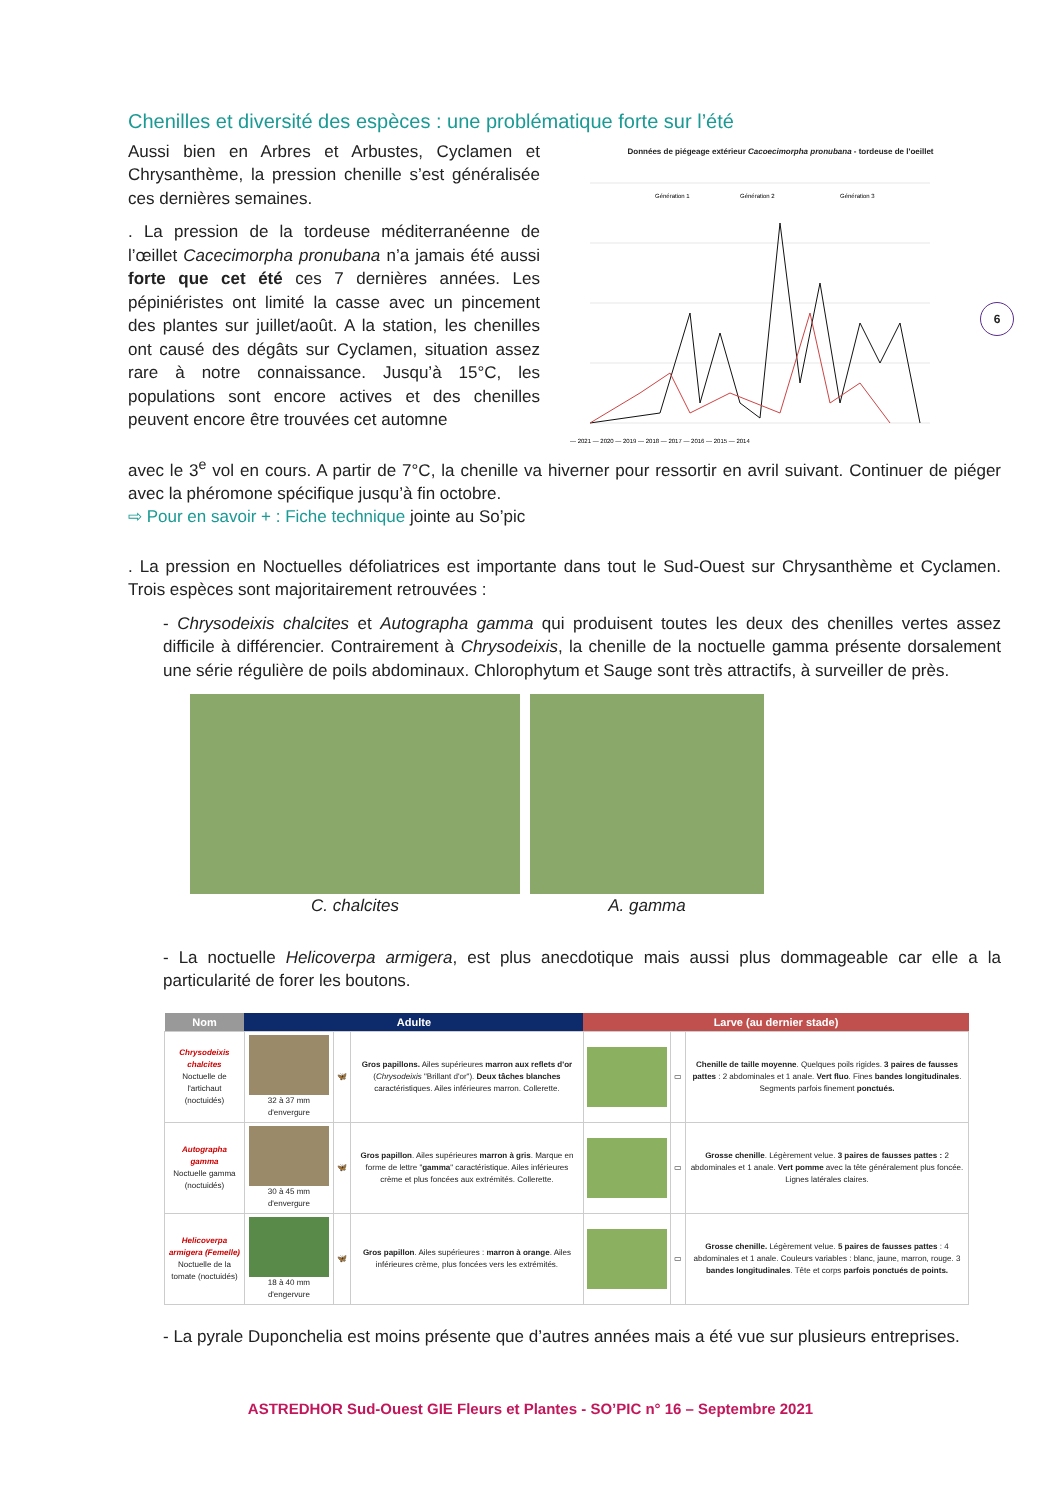Chenilles et diversité des espèces : une problématique forte sur l’été
Aussi bien en Arbres et Arbustes, Cyclamen et Chrysanthème, la pression chenille s’est généralisée ces dernières semaines.
. La pression de la tordeuse méditerranéenne de l’œillet Cacecimorpha pronubana n’a jamais été aussi forte que cet été ces 7 dernières années. Les pépiniéristes ont limité la casse avec un pincement des plantes sur juillet/août. A la station, les chenilles ont causé des dégâts sur Cyclamen, situation assez rare à notre connaissance. Jusqu’à 15°C, les populations sont encore actives et des chenilles peuvent encore être trouvées cet automne
Données de piégeage extérieur Cacoecimorpha pronubana - tordeuse de l'oeillet
Génération 1
Génération 2
Génération 3
— 2021 — 2020 — 2019 — 2018 — 2017 — 2016 — 2015 — 2014
avec le 3<sup>e</sup> vol en cours. A partir de 7°C, la chenille va hiverner pour ressortir en avril suivant. Continuer de piéger avec la phéromone spécifique jusqu’à fin octobre.
⇨ Pour en savoir + : Fiche technique jointe au So’pic
. La pression en Noctuelles défoliatrices est importante dans tout le Sud-Ouest sur Chrysanthème et Cyclamen. Trois espèces sont majoritairement retrouvées :
- Chrysodeixis chalcites et Autographa gamma qui produisent toutes les deux des chenilles vertes assez difficile à différencier. Contrairement à Chrysodeixis, la chenille de la noctuelle gamma présente dorsalement une série régulière de poils abdominaux. Chlorophytum et Sauge sont très attractifs, à surveiller de près.
C. chalcites A. gamma
- La noctuelle Helicoverpa armigera, est plus anecdotique mais aussi plus dommageable car elle a la particularité de forer les boutons.
| Nom | Adulte | | | Larve (au dernier stade) | | |
| --- | --- | --- | --- | --- | --- | --- |
| Chrysodeixis chalcites Noctuelle de l'artichaut (noctuidés) | 32 à 37 mm d'envergure | 🦋 | Gros papillons. Ailes supérieures marron aux reflets d'or ( Chrysodeixis "Brillant d'or"). Deux tâches blanches caractéristiques. Ailes inférieures marron. Collerette. | | ▭ | Chenille de taille moyenne . Quelques poils rigides. 3 paires de fausses pattes : 2 abdominales et 1 anale. Vert fluo . Fines bandes longitudinales . Segments parfois finement ponctués. |
| Autographa gamma Noctuelle gamma (noctuidés) | 30 à 45 mm d'envergure | 🦋 | Gros papillon . Ailes supérieures marron à gris . Marque en forme de lettre " gamma " caractéristique. Ailes inférieures crème et plus foncées aux extrémités. Collerette. | | ▭ | Grosse chenille . Légèrement velue. 3 paires de fausses pattes : 2 abdominales et 1 anale. Vert pomme avec la tête généralement plus foncée. Lignes latérales claires. |
| Helicoverpa armigera (Femelle) Noctuelle de la tomate (noctuidés) | 18 à 40 mm d'engervure | 🦋 | Gros papillon . Ailes supérieures : marron à orange . Ailes inférieures crème, plus foncées vers les extrémités. | | ▭ | Grosse chenille. Légèrement velue. 5 paires de fausses pattes : 4 abdominales et 1 anale. Couleurs variables : blanc, jaune, marron, rouge. 3 bandes longitudinales . Tête et corps parfois ponctués de points. |
- La pyrale Duponchelia est moins présente que d’autres années mais a été vue sur plusieurs entreprises.
6
ASTREDHOR Sud-Ouest GIE Fleurs et Plantes - SO’PIC n° 16 – Septembre 2021